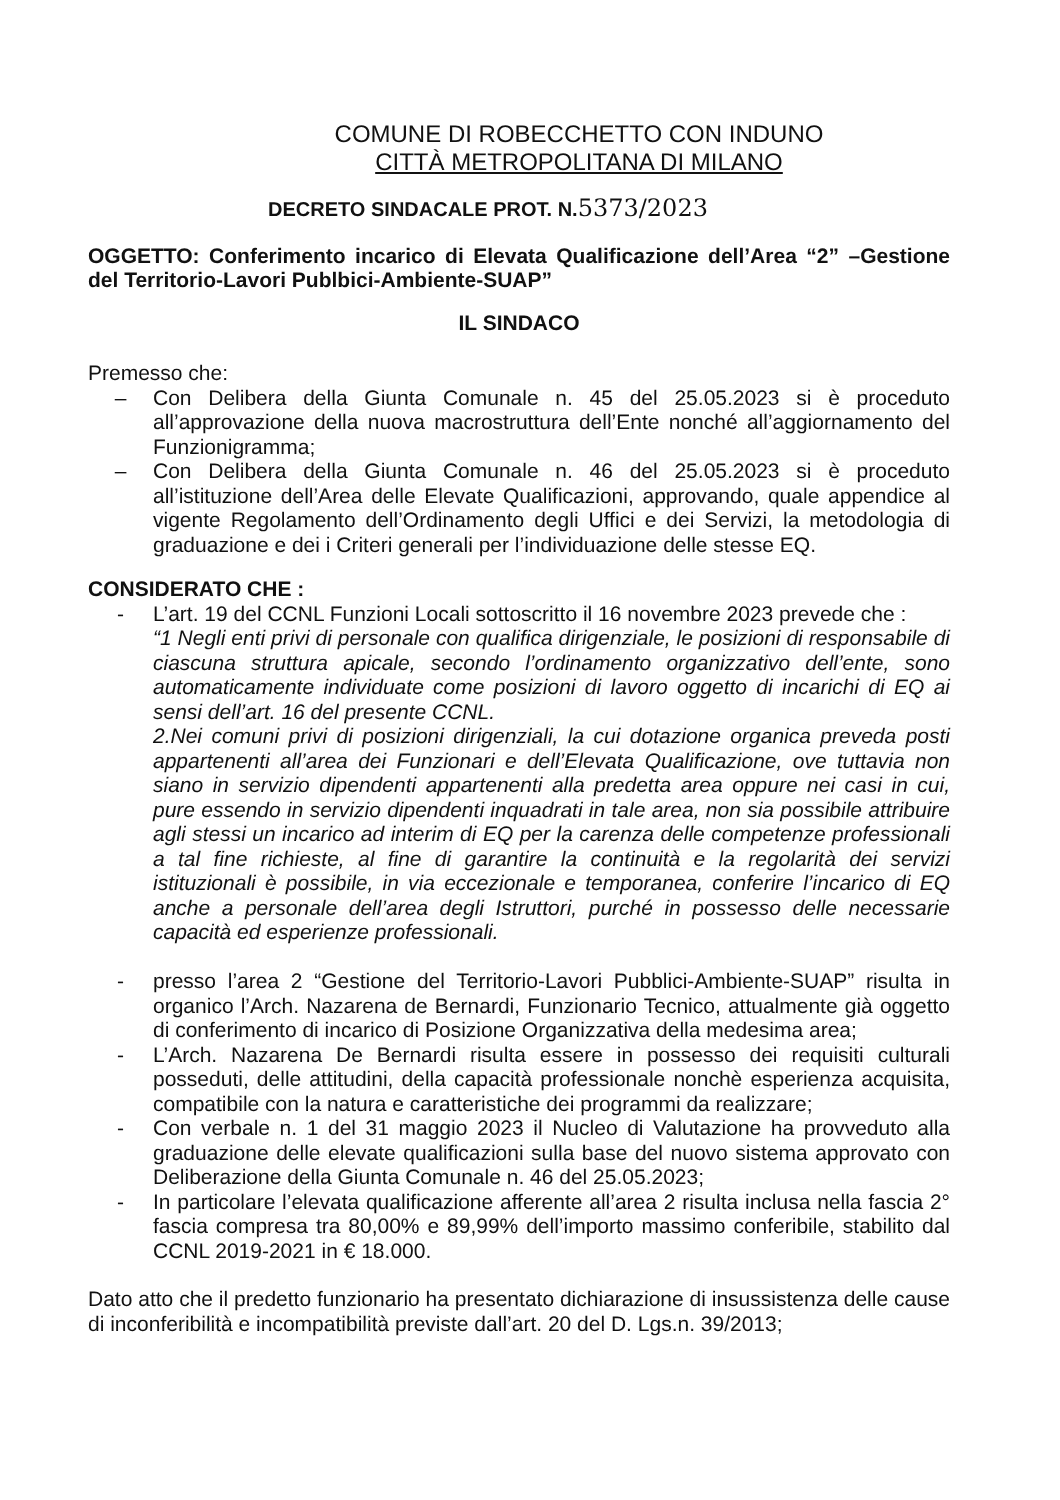COMUNE DI ROBECCHETTO CON INDUNO
CITTÀ METROPOLITANA DI MILANO
DECRETO SINDACALE PROT. N.5373/2023
OGGETTO: Conferimento incarico di Elevata Qualificazione dell’Area “2” –Gestione del Territorio-Lavori Publbici-Ambiente-SUAP”
IL SINDACO
Premesso che:
– Con Delibera della Giunta Comunale n. 45 del 25.05.2023 si è proceduto all’approvazione della nuova macrostruttura dell’Ente nonché all’aggiornamento del Funzionigramma;
– Con Delibera della Giunta Comunale n. 46 del 25.05.2023 si è proceduto all’istituzione dell’Area delle Elevate Qualificazioni, approvando, quale appendice al vigente Regolamento dell’Ordinamento degli Uffici e dei Servizi, la metodologia di graduazione e dei i Criteri generali per l’individuazione delle stesse EQ.
CONSIDERATO CHE :
- L’art. 19 del CCNL Funzioni Locali sottoscritto il 16 novembre 2023 prevede che :
“1 Negli enti privi di personale con qualifica dirigenziale, le posizioni di responsabile di ciascuna struttura apicale, secondo l’ordinamento organizzativo dell’ente, sono automaticamente individuate come posizioni di lavoro oggetto di incarichi di EQ ai sensi dell’art. 16 del presente CCNL.
2.Nei comuni privi di posizioni dirigenziali, la cui dotazione organica preveda posti appartenenti all’area dei Funzionari e dell’Elevata Qualificazione, ove tuttavia non siano in servizio dipendenti appartenenti alla predetta area oppure nei casi in cui, pure essendo in servizio dipendenti inquadrati in tale area, non sia possibile attribuire agli stessi un incarico ad interim di EQ per la carenza delle competenze professionali a tal fine richieste, al fine di garantire la continuità e la regolarità dei servizi istituzionali è possibile, in via eccezionale e temporanea, conferire l’incarico di EQ anche a personale dell’area degli Istruttori, purché in possesso delle necessarie capacità ed esperienze professionali.
- presso l’area 2 “Gestione del Territorio-Lavori Pubblici-Ambiente-SUAP” risulta in organico l’Arch. Nazarena de Bernardi, Funzionario Tecnico, attualmente già oggetto di conferimento di incarico di Posizione Organizzativa della medesima area;
- L’Arch. Nazarena De Bernardi risulta essere in possesso dei requisiti culturali posseduti, delle attitudini, della capacità professionale nonchè esperienza acquisita, compatibile con la natura e caratteristiche dei programmi da realizzare;
- Con verbale n. 1 del 31 maggio 2023 il Nucleo di Valutazione ha provveduto alla graduazione delle elevate qualificazioni sulla base del nuovo sistema approvato con Deliberazione della Giunta Comunale n. 46 del 25.05.2023;
- In particolare l’elevata qualificazione afferente all’area 2 risulta inclusa nella fascia 2° fascia compresa tra 80,00% e 89,99% dell’importo massimo conferibile, stabilito dal CCNL 2019-2021 in € 18.000.
Dato atto che il predetto funzionario ha presentato dichiarazione di insussistenza delle cause di inconferibilità e incompatibilità previste dall’art. 20 del D. Lgs.n. 39/2013;